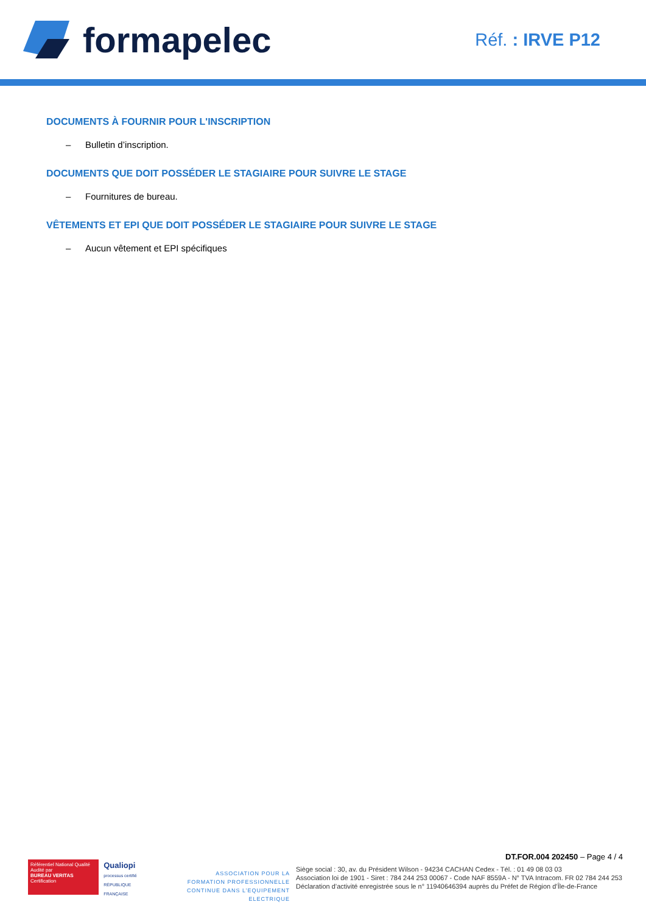formapelec
Réf. : IRVE P12
DOCUMENTS À FOURNIR POUR L'INSCRIPTION
– Bulletin d’inscription.
DOCUMENTS QUE DOIT POSSÉDER LE STAGIAIRE POUR SUIVRE LE STAGE
– Fournitures de bureau.
VÊTEMENTS ET EPI QUE DOIT POSSÉDER LE STAGIAIRE POUR SUIVRE LE STAGE
– Aucun vêtement et EPI spécifiques
Référentiel National Qualité
Audité par
BUREAU VERITAS
Certification
Qualiopi
processus certifié
RÉPUBLIQUE FRANÇAISE
ASSOCIATION POUR LA FORMATION PROFESSIONNELLE CONTINUE DANS L’EQUIPEMENT ELECTRIQUE
DT.FOR.004 202450 – Page 4 / 4
Siège social : 30, av. du Président Wilson - 94234 CACHAN Cedex - Tél. : 01 49 08 03 03
Association loi de 1901 - Siret : 784 244 253 00067 - Code NAF 8559A - N° TVA Intracom. FR 02 784 244 253
Déclaration d’activité enregistrée sous le n° 11940646394 auprès du Préfet de Région d’Île-de-France